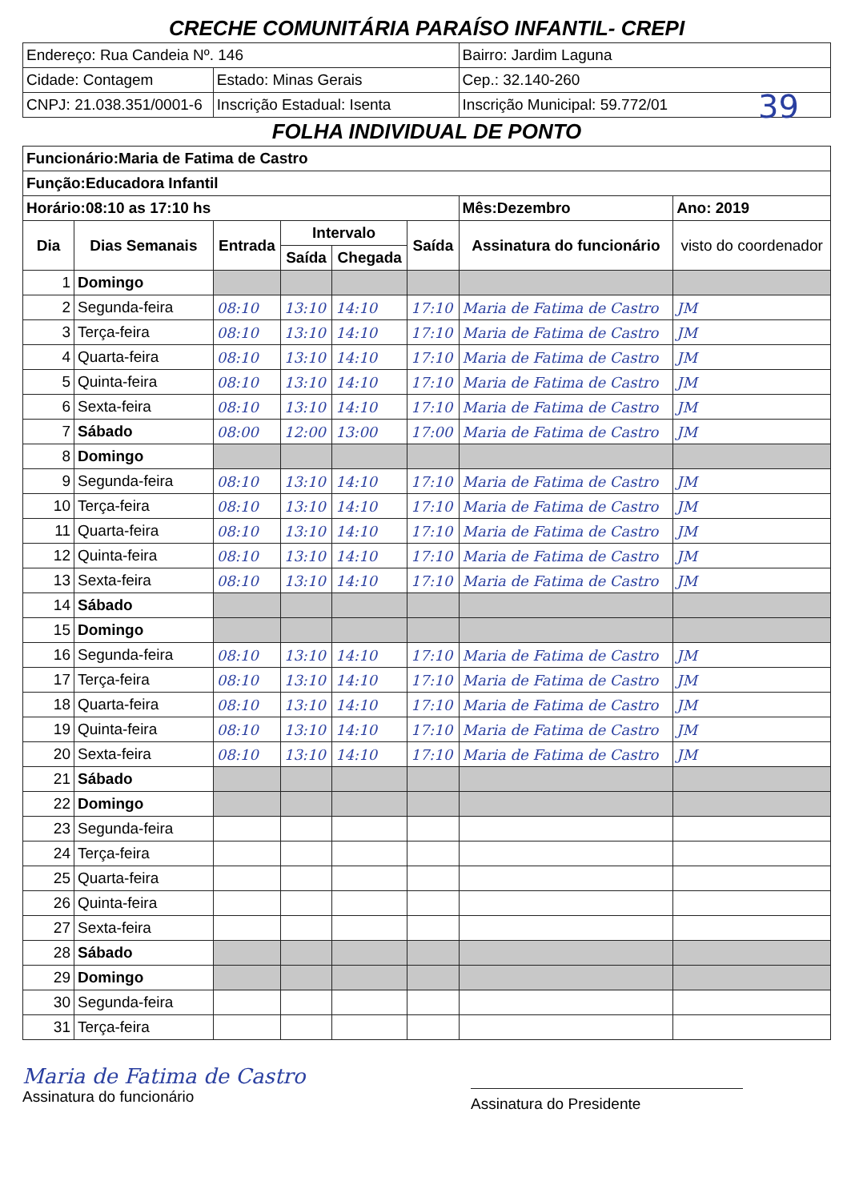39
| CRECHE COMUNITÁRIA PARAÍSO INFANTIL- CREPI | | | | | | | |
| Endereço: Rua Candeia Nº. 146 | | | | | | Bairro: Jardim Laguna | |
| Cidade: Contagem | | Estado: Minas Gerais | | | | Cep.: 32.140-260 | |
| CNPJ: 21.038.351/0001-6 | | Inscrição Estadual: Isenta | | | | Inscrição Municipal: 59.772/01 | |
| FOLHA INDIVIDUAL DE PONTO | | | | | | | |
| Funcionário:Maria de Fatima de Castro | | | | | | | |
| Função:Educadora Infantil | | | | | | | |
| Horário:08:10 as 17:10 hs | | | | | | Mês:Dezembro | Ano: 2019 |
| Dia | Dias Semanais | Entrada | Intervalo | | Saída | Assinatura do funcionário | visto do coordenador |
| | | | Saída | Chegada | | | |
| 1 | Domingo | | | | | | |
| 2 | Segunda-feira | 08:10 | 13:10 | 14:10 | 17:10 | Maria de Fatima de Castro | JM |
| 3 | Terça-feira | 08:10 | 13:10 | 14:10 | 17:10 | Maria de Fatima de Castro | JM |
| 4 | Quarta-feira | 08:10 | 13:10 | 14:10 | 17:10 | Maria de Fatima de Castro | JM |
| 5 | Quinta-feira | 08:10 | 13:10 | 14:10 | 17:10 | Maria de Fatima de Castro | JM |
| 6 | Sexta-feira | 08:10 | 13:10 | 14:10 | 17:10 | Maria de Fatima de Castro | JM |
| 7 | Sábado | 08:00 | 12:00 | 13:00 | 17:00 | Maria de Fatima de Castro | JM |
| 8 | Domingo | | | | | | |
| 9 | Segunda-feira | 08:10 | 13:10 | 14:10 | 17:10 | Maria de Fatima de Castro | JM |
| 10 | Terça-feira | 08:10 | 13:10 | 14:10 | 17:10 | Maria de Fatima de Castro | JM |
| 11 | Quarta-feira | 08:10 | 13:10 | 14:10 | 17:10 | Maria de Fatima de Castro | JM |
| 12 | Quinta-feira | 08:10 | 13:10 | 14:10 | 17:10 | Maria de Fatima de Castro | JM |
| 13 | Sexta-feira | 08:10 | 13:10 | 14:10 | 17:10 | Maria de Fatima de Castro | JM |
| 14 | Sábado | | | | | | |
| 15 | Domingo | | | | | | |
| 16 | Segunda-feira | 08:10 | 13:10 | 14:10 | 17:10 | Maria de Fatima de Castro | JM |
| 17 | Terça-feira | 08:10 | 13:10 | 14:10 | 17:10 | Maria de Fatima de Castro | JM |
| 18 | Quarta-feira | 08:10 | 13:10 | 14:10 | 17:10 | Maria de Fatima de Castro | JM |
| 19 | Quinta-feira | 08:10 | 13:10 | 14:10 | 17:10 | Maria de Fatima de Castro | JM |
| 20 | Sexta-feira | 08:10 | 13:10 | 14:10 | 17:10 | Maria de Fatima de Castro | JM |
| 21 | Sábado | | | | | | |
| 22 | Domingo | | | | | | |
| 23 | Segunda-feira | | | | | | |
| 24 | Terça-feira | | | | | | |
| 25 | Quarta-feira | | | | | | |
| 26 | Quinta-feira | | | | | | |
| 27 | Sexta-feira | | | | | | |
| 28 | Sábado | | | | | | |
| 29 | Domingo | | | | | | |
| 30 | Segunda-feira | | | | | | |
| 31 | Terça-feira | | | | | | |
Maria de Fatima de Castro
Assinatura do funcionário
Assinatura do Presidente